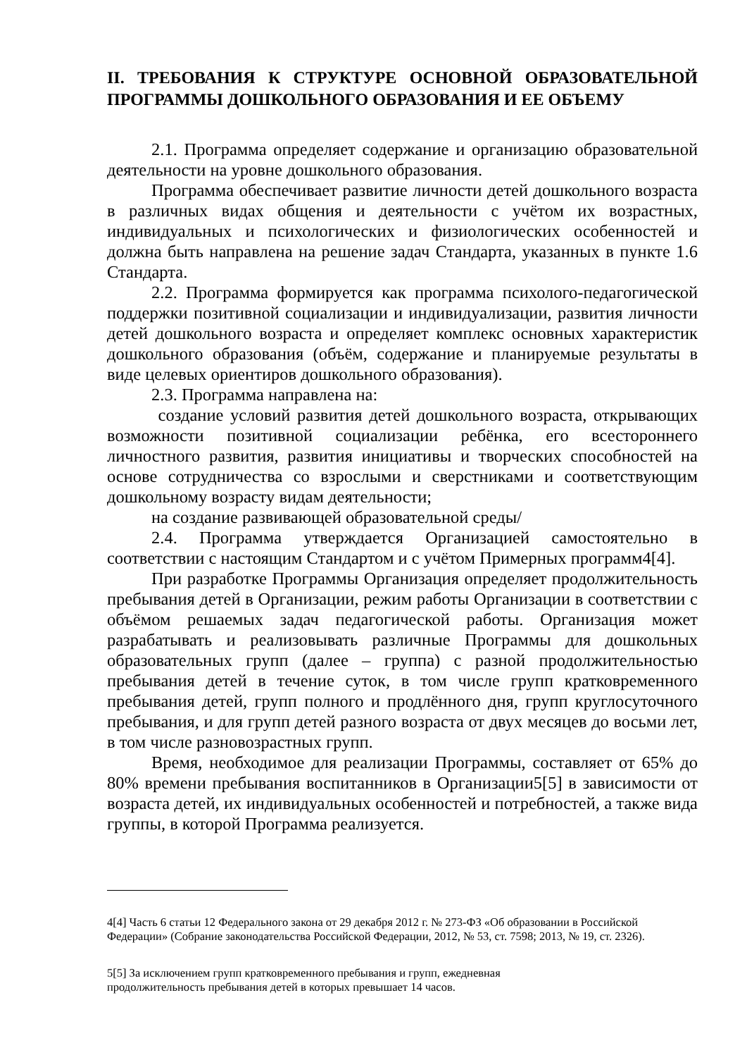II. ТРЕБОВАНИЯ К СТРУКТУРЕ ОСНОВНОЙ ОБРАЗОВАТЕЛЬНОЙ ПРОГРАММЫ ДОШКОЛЬНОГО ОБРАЗОВАНИЯ И ЕЕ ОБЪЕМУ
2.1. Программа определяет содержание и организацию образовательной деятельности на уровне дошкольного образования.
Программа обеспечивает развитие личности детей дошкольного возраста в различных видах общения и деятельности с учётом их возрастных, индивидуальных и психологических и физиологических особенностей и должна быть направлена на решение задач Стандарта, указанных в пункте 1.6 Стандарта.
2.2. Программа формируется как программа психолого-педагогической поддержки позитивной социализации и индивидуализации, развития личности детей дошкольного возраста и определяет комплекс основных характеристик дошкольного образования (объём, содержание и планируемые результаты в виде целевых ориентиров дошкольного образования).
2.3. Программа направлена на:
создание условий развития детей дошкольного возраста, открывающих возможности позитивной социализации ребёнка, его всестороннего личностного развития, развития инициативы и творческих способностей на основе сотрудничества со взрослыми и сверстниками и соответствующим дошкольному возрасту видам деятельности;
на создание развивающей образовательной среды/
2.4. Программа утверждается Организацией самостоятельно в соответствии с настоящим Стандартом и с учётом Примерных программ4[4].
При разработке Программы Организация определяет продолжительность пребывания детей в Организации, режим работы Организации в соответствии с объёмом решаемых задач педагогической работы. Организация может разрабатывать и реализовывать различные Программы для дошкольных образовательных групп (далее – группа) с разной продолжительностью пребывания детей в течение суток, в том числе групп кратковременного пребывания детей, групп полного и продлённого дня, групп круглосуточного пребывания, и для групп детей разного возраста от двух месяцев до восьми лет, в том числе разновозрастных групп.
Время, необходимое для реализации Программы, составляет от 65% до 80% времени пребывания воспитанников в Организации5[5] в зависимости от возраста детей, их индивидуальных особенностей и потребностей, а также вида группы, в которой Программа реализуется.
4[4] Часть 6 статьи 12 Федерального закона от 29 декабря 2012 г. № 273-ФЗ «Об образовании в Российской Федерации» (Собрание законодательства Российской Федерации, 2012, № 53, ст. 7598; 2013, № 19, ст. 2326).
5[5] За исключением групп кратковременного пребывания и групп, ежедневная
продолжительность пребывания детей в которых превышает 14 часов.